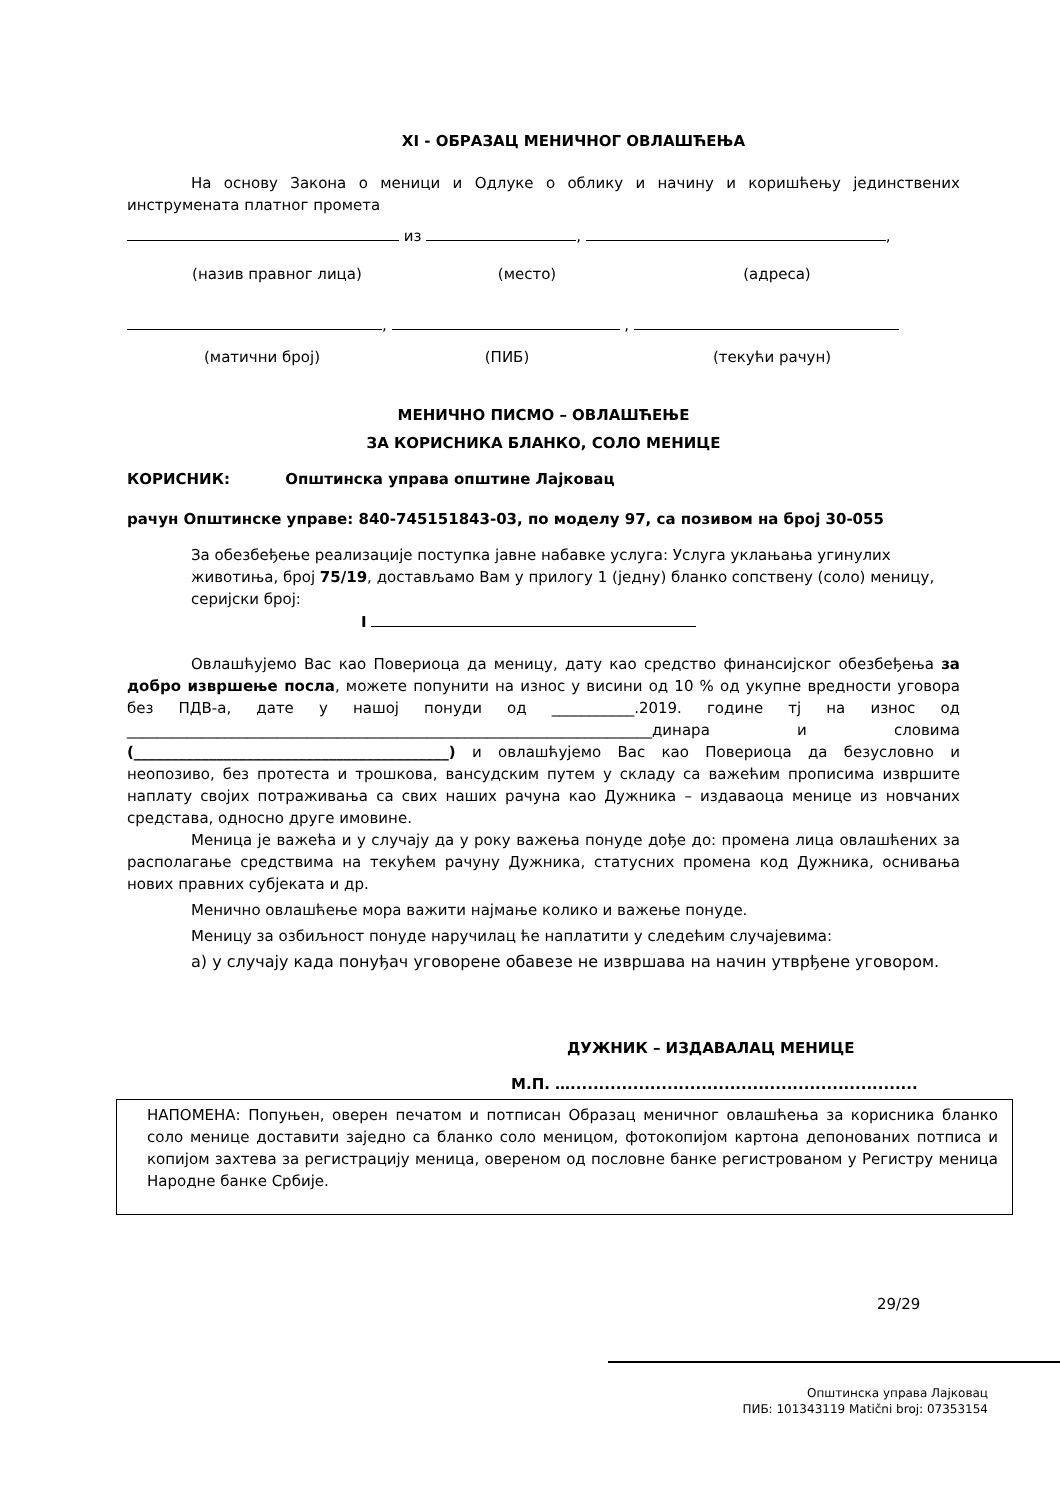XI - ОБРАЗАЦ МЕНИЧНОГ ОВЛАШЋЕЊА
На основу Закона о меници и Одлуке о облику и начину и коришћењу јединствених инструмената платног промета
из , ,
(назив правног лица) (место) (адреса)
, ,
(матични број) (ПИБ) (текући рачун)
МЕНИЧНО ПИСМО – ОВЛАШЋЕЊЕ
ЗА КОРИСНИКА БЛАНКО, СОЛО МЕНИЦЕ
КОРИСНИК: Општинска управа општине Лајковац
рачун Општинске управе: 840-745151843-03, по моделу 97, са позивом на број 30-055
За обезбеђење реализације поступка јавне набавке услуга: Услуга уклањања угинулих животиња, број 75/19, достављамо Вам у прилогу 1 (једну) бланко сопствену (соло) меницу, серијски број:
I
Овлашћујемо Вас као Повериоца да меницу, дату као средство финансијског обезбеђења за добро извршење посла, можете попунити на износ у висини од 10 % од укупне вредности уговора без ПДВ-а, дате у нашој понуди од ___________.2019. године тј на износ од ______________________________________________________________________динара и словима (__________________________________________) и овлашћујемо Вас као Повериоца да безусловно и неопозиво, без протеста и трошкова, вансудским путем у складу са важећим прописима извршите наплату својих потраживања са свих наших рачуна као Дужника – издаваоца менице из новчаних средстава, односно друге имовине.
Меница је важећа и у случају да у року важења понуде дође до: промена лица овлашћених за располагање средствима на текућем рачуну Дужника, статусних промена код Дужника, оснивања нових правних субјеката и др.
Менично овлашћење мора важити најмање колико и важење понуде.
Меницу за озбиљност понуде наручилац ће наплатити у следећим случајевима:
а) у случају када понуђач уговорене обавезе не извршава на начин утврђене уговором.
ДУЖНИК – ИЗДАВАЛАЦ МЕНИЦЕ
М.П. ….............................................................
НАПОМЕНА: Попуњен, оверен печатом и потписан Образац меничног овлашћења за корисника бланко соло менице доставити заједно са бланко соло меницом, фотокопијом картона депонованих потписа и копијом захтева за регистрацију меница, овереном од пословне банке регистрованом у Регистру меница Народне банке Србије.
29/29
Општинска управа Лајковац
ПИБ: 101343119 Matični broj: 07353154